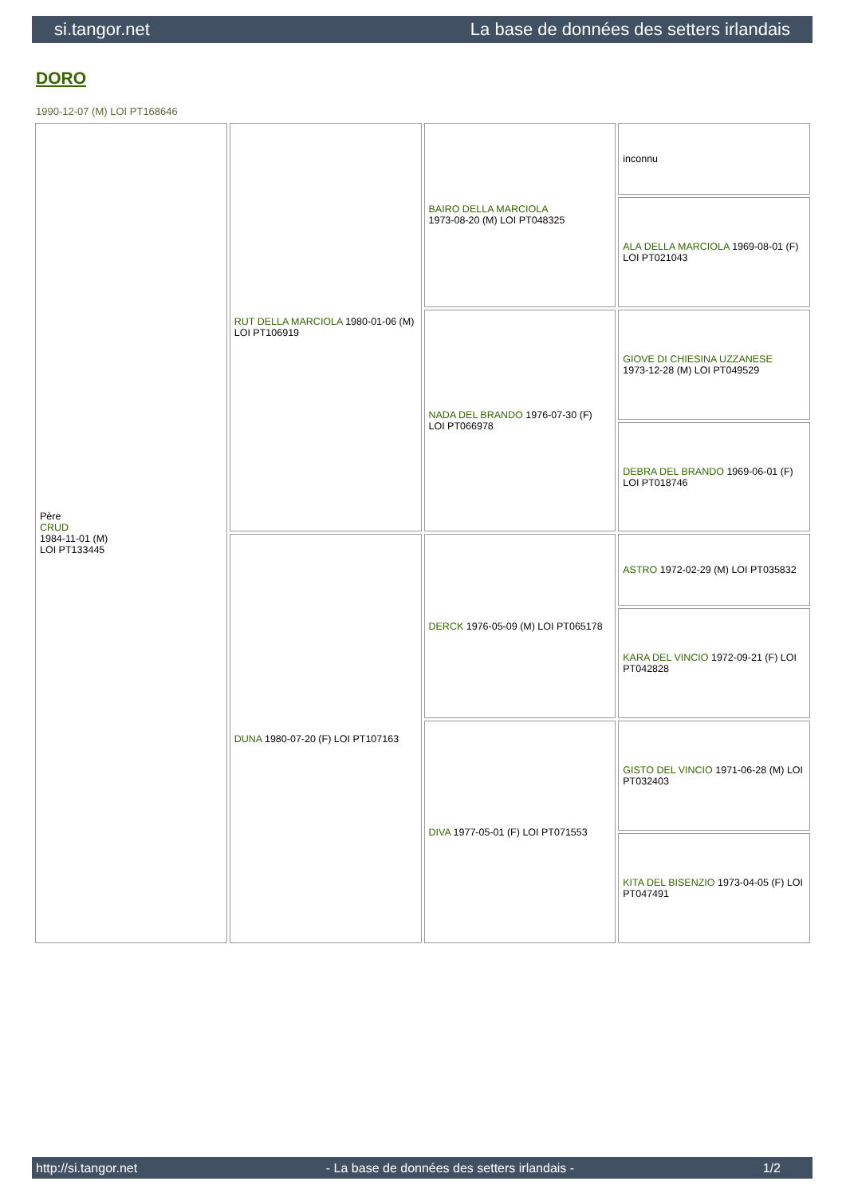si.tangor.net La base de données des setters irlandais
DORO
1990-12-07 (M) LOI PT168646
| Père CRUD 1984-11-01 (M) LOI PT133445 | RUT DELLA MARCIOLA 1980-01-06 (M) LOI PT106919 | BAIRO DELLA MARCIOLA 1973-08-20 (M) LOI PT048325 | inconnu |
| | | | ALA DELLA MARCIOLA 1969-08-01 (F) LOI PT021043 |
| | | NADA DEL BRANDO 1976-07-30 (F) LOI PT066978 | GIOVE DI CHIESINA UZZANESE 1973-12-28 (M) LOI PT049529 |
| | | | DEBRA DEL BRANDO 1969-06-01 (F) LOI PT018746 |
| | DUNA 1980-07-20 (F) LOI PT107163 | DERCK 1976-05-09 (M) LOI PT065178 | ASTRO 1972-02-29 (M) LOI PT035832 |
| | | | KARA DEL VINCIO 1972-09-21 (F) LOI PT042828 |
| | | DIVA 1977-05-01 (F) LOI PT071553 | GISTO DEL VINCIO 1971-06-28 (M) LOI PT032403 |
| | | | KITA DEL BISENZIO 1973-04-05 (F) LOI PT047491 |
http://si.tangor.net - La base de données des setters irlandais - 1/2